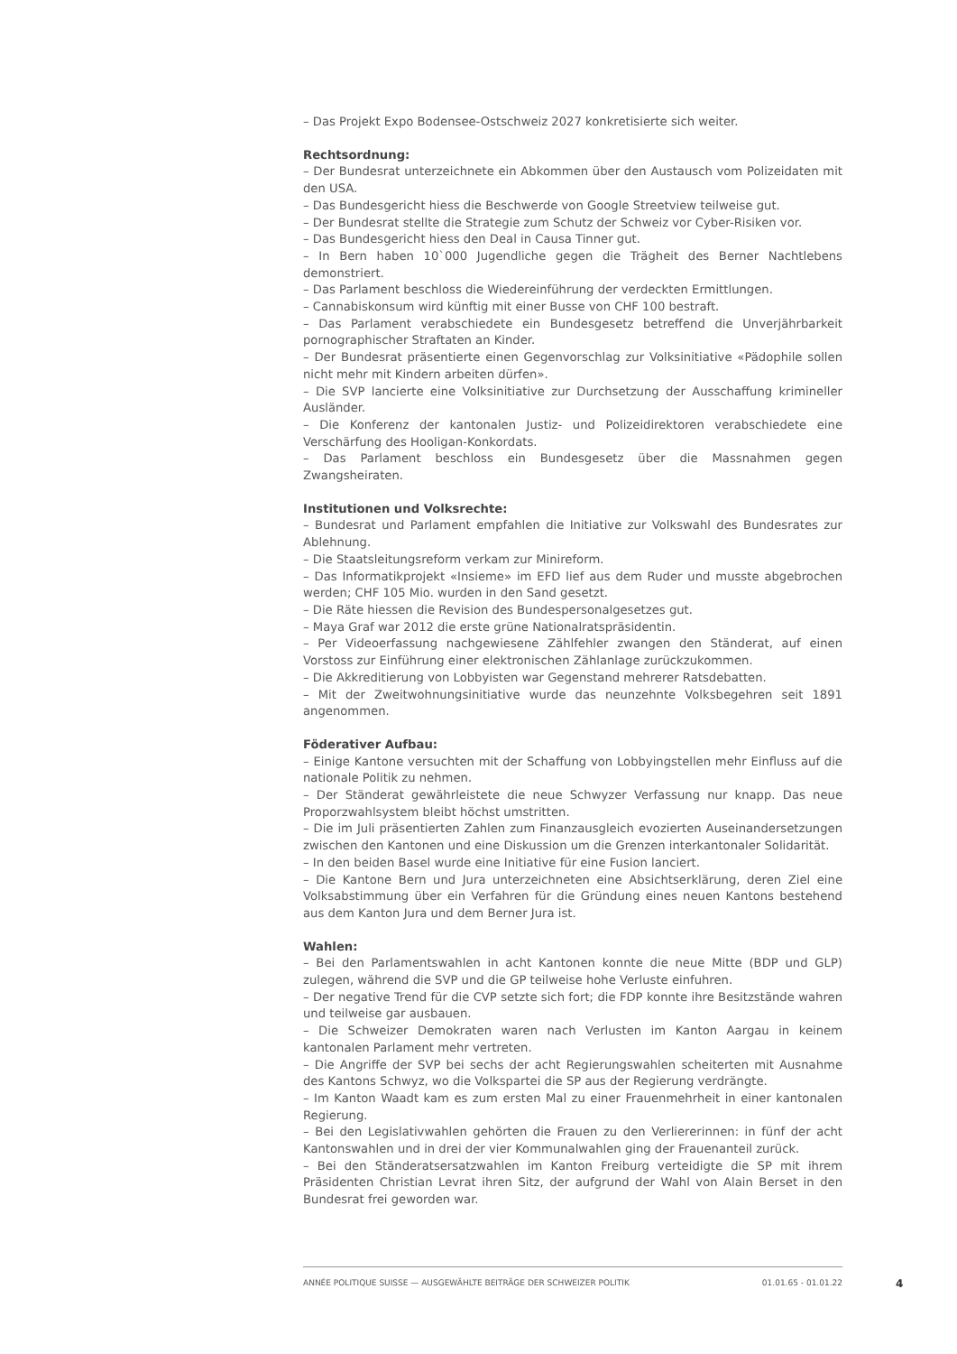– Das Projekt Expo Bodensee-Ostschweiz 2027 konkretisierte sich weiter.
Rechtsordnung:
– Der Bundesrat unterzeichnete ein Abkommen über den Austausch vom Polizeidaten mit den USA.
– Das Bundesgericht hiess die Beschwerde von Google Streetview teilweise gut.
– Der Bundesrat stellte die Strategie zum Schutz der Schweiz vor Cyber-Risiken vor.
– Das Bundesgericht hiess den Deal in Causa Tinner gut.
– In Bern haben 10`000 Jugendliche gegen die Trägheit des Berner Nachtlebens demonstriert.
– Das Parlament beschloss die Wiedereinführung der verdeckten Ermittlungen.
– Cannabiskonsum wird künftig mit einer Busse von CHF 100 bestraft.
– Das Parlament verabschiedete ein Bundesgesetz betreffend die Unverjährbarkeit pornographischer Straftaten an Kinder.
– Der Bundesrat präsentierte einen Gegenvorschlag zur Volksinitiative «Pädophile sollen nicht mehr mit Kindern arbeiten dürfen».
– Die SVP lancierte eine Volksinitiative zur Durchsetzung der Ausschaffung krimineller Ausländer.
– Die Konferenz der kantonalen Justiz- und Polizeidirektoren verabschiedete eine Verschärfung des Hooligan-Konkordats.
– Das Parlament beschloss ein Bundesgesetz über die Massnahmen gegen Zwangsheiraten.
Institutionen und Volksrechte:
– Bundesrat und Parlament empfahlen die Initiative zur Volkswahl des Bundesrates zur Ablehnung.
– Die Staatsleitungsreform verkam zur Minireform.
– Das Informatikprojekt «Insieme» im EFD lief aus dem Ruder und musste abgebrochen werden; CHF 105 Mio. wurden in den Sand gesetzt.
– Die Räte hiessen die Revision des Bundespersonalgesetzes gut.
– Maya Graf war 2012 die erste grüne Nationalratspräsidentin.
– Per Videoerfassung nachgewiesene Zählfehler zwangen den Ständerat, auf einen Vorstoss zur Einführung einer elektronischen Zählanlage zurückzukommen.
– Die Akkreditierung von Lobbyisten war Gegenstand mehrerer Ratsdebatten.
– Mit der Zweitwohnungsinitiative wurde das neunzehnte Volksbegehren seit 1891 angenommen.
Föderativer Aufbau:
– Einige Kantone versuchten mit der Schaffung von Lobbyingstellen mehr Einfluss auf die nationale Politik zu nehmen.
– Der Ständerat gewährleistete die neue Schwyzer Verfassung nur knapp. Das neue Proporzwahlsystem bleibt höchst umstritten.
– Die im Juli präsentierten Zahlen zum Finanzausgleich evozierten Auseinandersetzungen zwischen den Kantonen und eine Diskussion um die Grenzen interkantonaler Solidarität.
– In den beiden Basel wurde eine Initiative für eine Fusion lanciert.
– Die Kantone Bern und Jura unterzeichneten eine Absichtserklärung, deren Ziel eine Volksabstimmung über ein Verfahren für die Gründung eines neuen Kantons bestehend aus dem Kanton Jura und dem Berner Jura ist.
Wahlen:
– Bei den Parlamentswahlen in acht Kantonen konnte die neue Mitte (BDP und GLP) zulegen, während die SVP und die GP teilweise hohe Verluste einfuhren.
– Der negative Trend für die CVP setzte sich fort; die FDP konnte ihre Besitzstände wahren und teilweise gar ausbauen.
– Die Schweizer Demokraten waren nach Verlusten im Kanton Aargau in keinem kantonalen Parlament mehr vertreten.
– Die Angriffe der SVP bei sechs der acht Regierungswahlen scheiterten mit Ausnahme des Kantons Schwyz, wo die Volkspartei die SP aus der Regierung verdrängte.
– Im Kanton Waadt kam es zum ersten Mal zu einer Frauenmehrheit in einer kantonalen Regierung.
– Bei den Legislativwahlen gehörten die Frauen zu den Verliererinnen: in fünf der acht Kantonswahlen und in drei der vier Kommunalwahlen ging der Frauenanteil zurück.
– Bei den Ständeratsersatzwahlen im Kanton Freiburg verteidigte die SP mit ihrem Präsidenten Christian Levrat ihren Sitz, der aufgrund der Wahl von Alain Berset in den Bundesrat frei geworden war.
ANNÉE POLITIQUE SUISSE — AUSGEWÄHLTE BEITRÄGE DER SCHWEIZER POLITIK 01.01.65 - 01.01.22
4